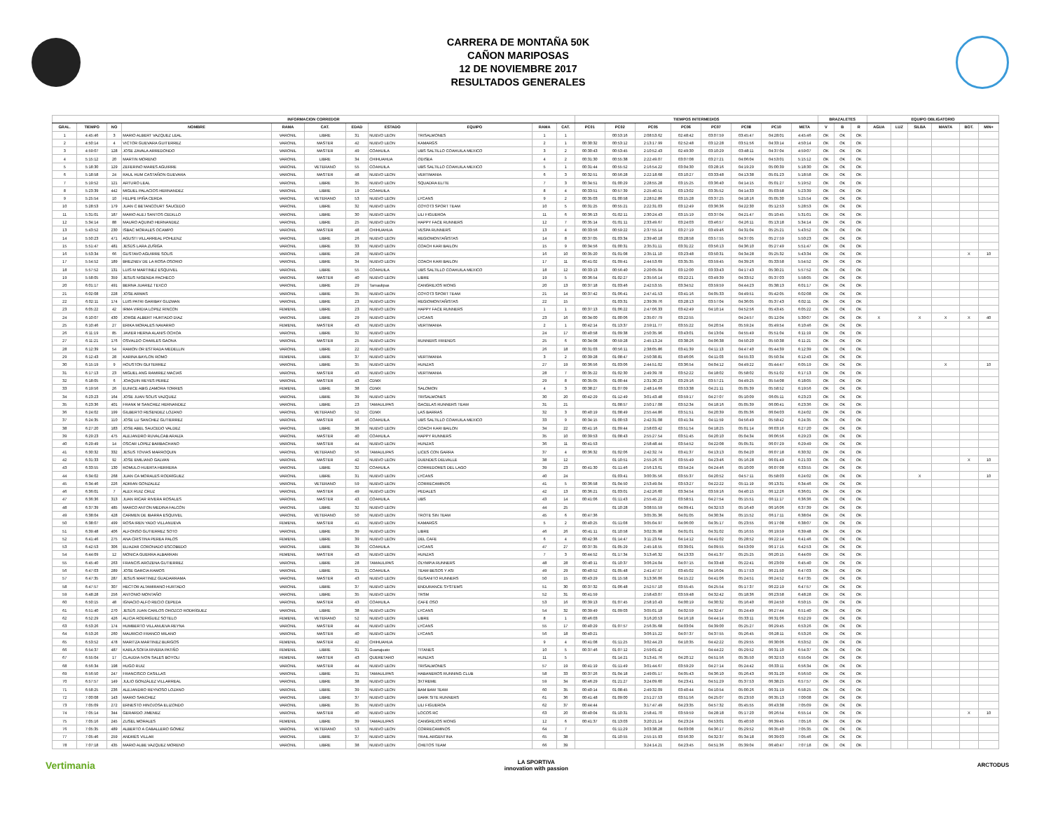CARRERA DE MONTAÑA 50K
CAÑON MARIPOSAS
12 DE NOVIEMBRE 2017
RESULTADOS GENERALES
| INFORMACION CORREDOR | | | | | | | | | | | TIEMPOS INTERMEDIOS | | | | | | | | BRAZALETES | | | EQUIPO OBLIGATORIO | | | | | |
| --- | --- | --- | --- | --- | --- | --- | --- | --- | --- | --- | --- | --- | --- | --- | --- | --- | --- | --- | --- | --- | --- | --- | --- | --- | --- | --- | --- |
| GRAL. | TIEMPO | NO | NOMBRE | RAMA | CAT. | EDAD | ESTADO | EQUIPO | RAMA | CAT. | PC01 | PC02 | PC05 | PC06 | PC07 | PC08 | PC10 | META | V | B | R | AGUA | LUZ | SILBA | MANTA | BOT. | MIN+ |
| 1 | 4:45:46 | 3 | MARIO ALBERT VAZQUEZ LEAL | VARONIL | LIBRE | 31 | NUEVO LEON | TRISALMONES | 1 | 1 | | 00:53:16 | 2:08:53.62 | 02:48:42 | 03:07:59 | 03:45:47 | 04:28:01 | 4:45:46 | OK | OK | OK | | | | | | |
| 2 | 4:50:14 | 4 | VICTOR GUEVARA GUITERREZ | VARONIL | MASTER | 42 | NUEVO LEON | KAMARGS | 2 | 1 | 00:30:32 | 00:53:12 | 2:13:17.99 | 02:52:48 | 03:12:28 | 03:51:56 | 04:33:14 | 4:50:14 | OK | OK | OK | | | | | | |
| 3 | 4:59:07 | 128 | JOSE ZAVALA ARREDONDO | VARONIL | MASTER | 49 | COAHUILA | UBS SALTILLO COAHUILA MEXICO | 3 | 2 | 00:30:43 | 00:53:45 | 2:10:52.43 | 02:49:30 | 03:10:29 | 03:48:11 | 04:37:04 | 4:59:07 | OK | OK | OK | | | | | | |
| 4 | 5:15:12 | 20 | MARTIN MORENO | VARONIL | LIBRE | 34 | CHIHUAHUA | ODISEA | 4 | 2 | 00:31:30 | 00:55:38 | 2:22:49.07 | 03:07:08 | 03:27:21 | 04:06:04 | 04:53:01 | 5:15:12 | OK | OK | OK | | | | | | |
| 5 | 5:18:30 | 129 | ZEFERINO MARES AGUIRRE | VARONIL | VETERANO | 55 | COAHUILA | UBS SALTILLO COAHUILA MEXICO | 5 | 1 | 00:31:44 | 00:55:52 | 2:16:54.22 | 03:04:30 | 03:28:16 | 04:19:29 | 05:00:39 | 5:18:30 | OK | OK | OK | | | | | | |
| 6 | 5:18:58 | 24 | RAUL HUM CASTAÑON GUEVARA | VARONIL | MASTER | 48 | NUEVO LEON | VERTIMANIA | 6 | 3 | 00:32:51 | 00:56:28 | 2:22:18.68 | 03:10:27 | 03:33:48 | 04:13:38 | 05:01:23 | 5:18:58 | OK | OK | OK | | | | | | |
| 7 | 5:19:52 | 121 | ARTURO LEAL | VARONIL | LIBRE | 35 | NUEVO LEON | SQUADRA ELITE | 7 | 3 | 00:34:51 | 01:00:29 | 2:28:55.28 | 03:15:25 | 03:36:40 | 04:14:15 | 05:01:27 | 5:19:52 | OK | OK | OK | | | | | | |
| 8 | 5:23:39 | 442 | MIGUEL PALACIOS HERNANDEZ | VARONIL | LIBRE | 19 | COAHUILA | | 8 | 4 | 00:33:51 | 00:57:39 | 2:25:40.51 | 03:13:02 | 03:35:52 | 04:14:33 | 05:03:58 | 5:23:39 | OK | OK | OK | | | | | | |
| 9 | 5:25:54 | 10 | FELIPE IPIÑA CERDA | VARONIL | VETERANO | 53 | NUEVO LEON | LYCANS | 9 | 2 | 00:35:03 | 01:00:58 | 2:28:52.86 | 03:15:28 | 03:37:25 | 04:18:16 | 05:05:30 | 5:25:54 | OK | OK | OK | | | | | | |
| 10 | 5:28:53 | 179 | JUAN C BETANCOURT SAUCEDO | VARONIL | LIBRE | 32 | NUEVO LEON | COYOT3 SPORT TEAM | 10 | 5 | 00:31:25 | 00:55:21 | 2:22:31.03 | 03:12:49 | 03:36:36 | 04:22:30 | 05:12:53 | 5:28:53 | OK | OK | OK | | | | | | |
| 11 | 5:31:01 | 187 | MARIO ALEJ SANTOS CEDILLO | VARONIL | LIBRE | 30 | NUEVO LEON | LILI FIGUEROA | 11 | 6 | 00:36:13 | 01:02:11 | 2:30:24.43 | 03:15:19 | 03:37:04 | 04:21:47 | 05:10:45 | 5:31:01 | OK | OK | OK | | | | | | |
| 12 | 5:34:14 | 88 | MAURO AQUINO HERNANDEZ | VARONIL | LIBRE | 25 | NUEVO LEON | HAPPY FACE RUNNERS | 12 | 7 | 00:35:14 | 01:01:11 | 2:33:49.67 | 03:24:03 | 03:46:57 | 04:26:11 | 05:13:18 | 5:34:14 | OK | OK | OK | | | | | | |
| 13 | 5:43:52 | 230 | ISBAC MORALES OCAMPO | VARONIL | MASTER | 48 | CHIHUAHUA | VESPA RUNNERS | 13 | 4 | 00:33:56 | 00:59:22 | 2:37:55.14 | 03:27:19 | 03:49:46 | 04:31:04 | 05:25:21 | 5:43:52 | OK | OK | OK | | | | | | |
| 14 | 5:50:23 | 471 | AGUSTI VILLARREAL POHLENZ | VARONIL | LIBRE | 26 | NUEVO LEON | REGIOMONTAÑISTAS | 14 | 8 | 00:37:05 | 01:03:34 | 2:39:40.18 | 03:28:58 | 03:57:55 | 04:37:05 | 05:27:59 | 5:50:23 | OK | OK | OK | | | | | | |
| 15 | 5:51:47 | 481 | JESÚS LARA ZUÑIGA | VARONIL | LIBRE | 33 | NUEVO LEON | COACH KARI BAILON | 15 | 9 | 00:34:56 | 01:00:31 | 2:35:31.11 | 03:31:22 | 03:56:13 | 04:36:10 | 05:27:49 | 5:51:47 | OK | OK | OK | | | | | | |
| 16 | 5:53:34 | 66 | GUSTAVO AGUIRRE SOLIS | VARONIL | LIBRE | 28 | NUEVO LEON | | 16 | 10 | 00:35:20 | 01:01:08 | 2:35:11.10 | 03:23:48 | 03:50:31 | 04:34:28 | 05:25:32 | 5:43:34 | OK | OK | OK | | | | | X | 10 |
| 17 | 5:54:52 | 189 | BREZNEV DE LA ROSA OSORIO | VARONIL | LIBRE | 34 | NUEVO LEON | COACH KARI BAILON | 17 | 11 | 00:41:02 | 01:09:41 | 2:44:53.69 | 03:35:35 | 03:59:45 | 04:39:26 | 05:33:58 | 5:54:52 | OK | OK | OK | | | | | | |
| 18 | 5:57:52 | 131 | LUIS M MARTINEZ ESQUIVEL | VARONIL | LIBRE | 55 | COAHUILA | UBS SALTILLO COAHUILA MEXICO | 18 | 12 | 00:33:13 | 00:56:40 | 2:20:05.04 | 03:12:00 | 03:33:43 | 04:17:43 | 05:30:21 | 5:57:52 | OK | OK | OK | | | | | | |
| 19 | 5:58:05 | 359 | JESUS NIGENDA PACHECO | VARONIL | MASTER | 40 | NUEVO LEON | LIBRE | 19 | 5 | 00:36:54 | 01:02:27 | 2:35:56.14 | 03:22:21 | 03:49:39 | 04:33:52 | 05:37:03 | 5:58:05 | OK | OK | OK | | | | | | |
| 20 | 6:01:17 | 491 | BERNA JUAREZ TEXCO | VARONIL | LIBRE | 29 | Tamaulipas | CANGREJOS WONG | 20 | 13 | 00:37:18 | 01:03:46 | 2:42:53.55 | 03:34:52 | 03:59:59 | 04:44:23 | 05:38:13 | 6:01:17 | OK | OK | OK | | | | | | |
| 21 | 6:02:08 | 228 | JOSE ARMAS | VARONIL | LIBRE | 35 | NUEVO LEON | COYOT3 SPORT TEAM | 21 | 14 | 00:37:42 | 01:06:41 | 2:47:41.53 | 03:41:16 | 04:05:33 | 04:49:51 | 05:42:05 | 6:02:08 | OK | OK | OK | | | | | | |
| 22 | 6:02:11 | 174 | LUIS PATRI GARIBAY GUZMAN | VARONIL | LIBRE | 23 | NUEVO LEON | REGIOMONTAÑISTAS | 22 | 15 | | 01:03:31 | 2:39:39.76 | 03:28:13 | 03:57:04 | 04:36:05 | 05:37:43 | 6:02:11 | OK | OK | OK | | | | | | |
| 23 | 6:05:22 | 42 | IRMA VIRIDIA LOPEZ RINCON | FEMENIL | LIBRE | 23 | NUEVO LEON | HAPPY FACE RUNNERS | 1 | 1 | 00:37:13 | 01:06:22 | 2:47:06.33 | 03:42:49 | 04:10:14 | 04:52:56 | 05:43:45 | 6:05:22 | OK | OK | OK | | | | | | |
| 24 | 6:10:07 | 430 | JORGE ALBERT HURTADO DIAZ | VARONIL | LIBRE | 29 | NUEVO LEON | LYCANS | 23 | 16 | 00:34:00 | 01:00:06 | 2:35:07.79 | 03:22:55 | | 04:24:57 | 05:12:04 | 5:30:07 | OK | OK | OK | X | | X | X | X | 40 |
| 25 | 6:10:46 | 27 | ERIKA MORALES NAVARRO | FEMENIL | MASTER | 43 | NUEVO LEON | VERTIMANIA | 2 | 1 | 00:42:14 | 01:13:37 | 2:59:11.77 | 03:55:22 | 04:20:54 | 05:59:24 | 05:49:54 | 6:10:46 | OK | OK | OK | | | | | | |
| 26 | 6:11:19 | 85 | JAVIER HERNA ALANIS OCHOA | VARONIL | LIBRE | 32 | NUEVO LEON | | 24 | 17 | 00:40:58 | 01:09:38 | 2:50:35.96 | 03:43:01 | 04:13:04 | 04:55:49 | 05:51:04 | 6:11:19 | OK | OK | OK | | | | | | |
| 27 | 6:11:21 | 176 | OSVALDO CHARLES GAONA | VARONIL | MASTER | 25 | NUEVO LEON | RUNNERS FRIENDS | 25 | 6 | 00:34:08 | 00:59:28 | 2:45:13.24 | 03:38:26 | 04:06:38 | 04:50:20 | 05:50:38 | 6:11:21 | OK | OK | OK | | | | | | |
| 28 | 6:12:39 | 54 | RAMON OR ESTRADA MEDELLIN | VARONIL | LIBRE | 22 | NUEVO LEON | | 26 | 18 | 00:31:03 | 00:56:11 | 2:38:05.86 | 03:41:39 | 04:11:13 | 04:47:40 | 05:44:39 | 6:12:39 | OK | OK | OK | | | | | | |
| 29 | 6:12:43 | 28 | KARINA BAYLON ROMO | FEMENIL | LIBRE | 37 | NUEVO LEON | VERTIMANIA | 3 | 2 | 00:39:28 | 01:08:47 | 2:50:38.81 | 03:46:06 | 04:11:03 | 04:55:33 | 05:50:34 | 6:12:43 | OK | OK | OK | | | | | | |
| 30 | 6:15:19 | 9 | HOUSTON GUITERREZ | VARONIL | LIBRE | 35 | NUEVO LEON | HUNZAS | 27 | 19 | 00:36:56 | 01:03:06 | 2:44:51.02 | 03:36:54 | 04:04:12 | 04:49:22 | 05:44:47 | 6:05:19 | OK | OK | OK | | | | X | | 10 |
| 31 | 6:17:13 | 23 | MIGUEL ANG RAMIREZ MACIAS | VARONIL | MASTER | 43 | NUEVO LEON | VERTIMANIA | 28 | 7 | 00:35:22 | 01:02:30 | 2:49:39.78 | 03:52:22 | 04:18:02 | 05:58:02 | 05:51:02 | 6:17:13 | OK | OK | OK | | | | | | |
| 32 | 6:18:05 | 6 | JOAQUIN REYES PEREZ | VARONIL | MASTER | 43 | CDMX | | 29 | 8 | 00:35:05 | 01:00:44 | 2:31:30.23 | 03:29:16 | 03:57:21 | 04:49:25 | 05:54:08 | 6:18:05 | OK | OK | OK | | | | | | |
| 33 | 6:19:56 | 26 | EUNICE ABIG ZAMORA TORRES | FEMENIL | LIBRE | 38 | CDMX | SALOMON | 4 | 3 | 00:38:27 | 01:07:09 | 2:48:14.66 | 03:53:38 | 04:21:11 | 05:05:39 | 05:58:52 | 6:19:56 | OK | OK | OK | | | | | | |
| 34 | 6:23:23 | 164 | JOSE JUAN SOLIS VAZQUEZ | VARONIL | LIBRE | 39 | NUEVO LEON | TRISALMONES | 30 | 20 | 00:42:29 | 01:12:49 | 3:01:43.48 | 03:59:17 | 04:27:07 | 05:10:09 | 06:05:11 | 6:23:23 | OK | OK | OK | | | | | | |
| 35 | 6:23:36 | 401 | FRANK M SANCHEZ HERNANDEZ | VARONIL | LIBRE | 23 | TAMAULIPAS | GACELAS RUNNERS TEAM | 31 | 21 | | 01:08:57 | 2:50:17.08 | 03:52:34 | 04:18:16 | 05:05:39 | 06:00:41 | 6:23:36 | OK | OK | OK | | | | | | |
| 36 | 6:24:02 | 199 | GILBERTO RESENDEZ LOZANO | VARONIL | VETERANO | 52 | CDMX | LAS BARRAS | 32 | 3 | 00:40:19 | 01:08:49 | 2:55:44.86 | 03:51:51 | 04:20:39 | 05:05:36 | 06:04:03 | 6:24:02 | OK | OK | OK | | | | | | |
| 37 | 6:24:35 | 110 | JOSE LU SANCHEZ GUTIERREZ | VARONIL | MASTER | 46 | COAHUILA | UBS SALTILLO COAHUILA MEXICO | 33 | 9 | 00:34:15 | 01:00:53 | 2:42:31.08 | 03:41:34 | 04:11:59 | 04:56:49 | 05:58:42 | 6:24:35 | OK | OK | OK | | | | | | |
| 38 | 6:27:20 | 183 | JOSE ABEL SAUCEDO VALDEZ | VARONIL | LIBRE | 38 | NUEVO LEON | COACH KARI BAILON | 34 | 22 | 00:41:16 | 01:09:44 | 2:58:03.42 | 03:51:54 | 04:18:25 | 05:01:14 | 06:03:16 | 6:27:20 | OK | OK | OK | | | | | | |
| 39 | 6:29:23 | 475 | ALEJANDRO RUVALCAB ARAIZA | VARONIL | MASTER | 40 | COAHUILA | HAPPY RUNNERS | 35 | 10 | 00:39:53 | 01:08:43 | 2:55:27.54 | 03:51:45 | 04:20:10 | 05:04:34 | 06:06:56 | 6:29:23 | OK | OK | OK | | | | | | |
| 40 | 6:29:49 | 14 | OSCAR LOPEZ BARBACHANO | VARONIL | MASTER | 44 | NUEVO LEON | HUNZAS | 36 | 11 | 00:41:53 | | 2:58:48.44 | 03:54:52 | 04:22:08 | 05:05:31 | 06:07:29 | 6:29:49 | OK | OK | OK | | | | | | |
| 41 | 6:30:32 | 332 | JESUS TOVIAS MARROQUIN | VARONIL | VETERANO | 56 | TAMAULIPAS | LICES CON GARRA | 37 | 4 | 00:36:32 | 01:02:06 | 2:42:32.74 | 03:41:37 | 04:13:13 | 05:04:20 | 06:07:18 | 6:30:32 | OK | OK | OK | | | | | | |
| 42 | 6:31:33 | 92 | JOSE EMILIANO GALVAN | VARONIL | MASTER | 42 | NUEVO LEON | DUENDES DELVALLE | 38 | 12 | | 01:10:51 | 2:55:26.76 | 03:55:49 | 04:23:46 | 05:16:28 | 06:01:49 | 6:21:33 | OK | OK | OK | | | | | X | 10 |
| 43 | 6:33:55 | 130 | ROMULO HUERTA HERRERA | VARONIL | LIBRE | 32 | COAHUILA | CORREDORES DEL LAGO | 39 | 23 | 00:41:30 | 01:11:46 | 2:56:13.61 | 03:54:24 | 04:24:46 | 05:10:00 | 06:07:08 | 6:33:55 | OK | OK | OK | | | | | | |
| 44 | 6:34:02 | 268 | JUAN CA MORALES RODRÍGUEZ | VARONIL | LIBRE | 31 | NUEVO LEON | LYCANS | 40 | 24 | | 01:03:41 | 3:00:35.56 | 03:55:37 | 04:20:52 | 04:57:11 | 05:58:03 | 6:24:02 | OK | OK | OK | | | X | | | 10 |
| 45 | 6:34:46 | 226 | ADRIAN GONZALEZ | VARONIL | VETERANO | 59 | NUEVO LEON | CORRECAMINOS | 41 | 5 | 00:36:58 | 01:04:50 | 2:53:49.04 | 03:53:27 | 04:22:22 | 05:11:19 | 06:13:31 | 6:34:46 | OK | OK | OK | | | | | | |
| 46 | 6:36:01 | 7 | ALEX RUIZ CRUZ | VARONIL | MASTER | 49 | NUEVO LEON | PEDALES | 42 | 13 | 00:36:21 | 01:03:01 | 2:42:26.60 | 03:34:54 | 03:59:16 | 04:40:15 | 06:12:26 | 6:36:01 | OK | OK | OK | | | | | | |
| 47 | 6:36:36 | 313 | JUAN RICAR RIVERA ROSALES | VARONIL | MASTER | 43 | COAHUILA | UBS | 43 | 14 | 00:41:06 | 01:11:43 | 2:55:45.22 | 03:58:51 | 04:27:54 | 05:15:51 | 06:11:17 | 6:36:36 | OK | OK | OK | | | | | | |
| 48 | 6:37:39 | 485 | MARCO ANTON MEDINA FALCÓN | VARONIL | LIBRE | 32 | NUEVO LEON | | 44 | 25 | | 01:10:28 | 3:08:55.59 | 04:09:41 | 04:32:53 | 05:16:40 | 06:16:06 | 6:37:39 | OK | OK | OK | | | | | | |
| 49 | 6:38:04 | 428 | CARMEN DE IBARRA ESQUIVEL | VARONIL | VETERANO | 50 | NUEVO LEON | TROTE SIN TEAM | 45 | 6 | 00:47:36 | | 3:05:35.36 | 04:01:05 | 04:30:34 | 05:15:52 | 06:17:11 | 6:38:04 | OK | OK | OK | | | | | | |
| 50 | 6:38:07 | 499 | ROSA IREN YADO VILLANUEVA | FEMENIL | MASTER | 41 | NUEVO LEON | KAMARGS | 5 | 2 | 00:40:25 | 01:11:08 | 3:05:04.97 | 04:06:00 | 04:35:17 | 05:23:55 | 06:17:08 | 6:38:07 | OK | OK | OK | | | | | | |
| 51 | 6:39:48 | 406 | ALFONSO GUTIERREZ SOTO | VARONIL | LIBRE | 39 | NUEVO LEON | LIBRE | 46 | 26 | 00:41:11 | 01:10:58 | 3:02:35.98 | 04:01:01 | 04:31:02 | 05:16:55 | 06:19:59 | 6:39:48 | OK | OK | OK | | | | | | |
| 52 | 6:41:46 | 275 | ANA CRISTINA PEREA PALOS | FEMENIL | LIBRE | 39 | NUEVO LEON | DEL CAFE | 6 | 4 | 00:42:36 | 01:14:47 | 3:11:23.64 | 04:14:12 | 04:41:02 | 05:28:52 | 06:22:14 | 6:41:46 | OK | OK | OK | | | | | | |
| 53 | 6:42:53 | 306 | ELIAZAR CORONADO ESCOBEDO | VARONIL | LIBRE | 39 | COAHUILA | LYCANS | 47 | 27 | 00:37:35 | 01:05:29 | 2:45:18.55 | 03:39:01 | 04:09:55 | 04:53:09 | 06:17:15 | 6:42:53 | OK | OK | OK | | | | | | |
| 54 | 6:44:09 | 12 | MONICA GUERRA ALBARRAN | FEMENIL | MASTER | 43 | NUEVO LEON | HUNZAS | 7 | 3 | 00:44:52 | 01:17:34 | 3:13:46.32 | 04:13:33 | 04:41:37 | 05:25:25 | 06:20:15 | 6:44:09 | OK | OK | OK | | | | | | |
| 55 | 6:45:40 | 263 | FRANCIS AROZENA GUTIERREZ | VARONIL | LIBRE | 28 | TAMAULIPAS | OLYMPIA RUNNERS | 48 | 28 | 00:40:11 | 01:10:37 | 3:06:24.04 | 04:07:15 | 04:33:48 | 05:22:41 | 06:23:09 | 6:45:40 | OK | OK | OK | | | | | | |
| 56 | 6:47:03 | 289 | JOSE GARCIA RAMOS | VARONIL | LIBRE | 31 | COAHUILA | TEAM BESOS Y ASI | 49 | 29 | 00:40:52 | 01:05:48 | 2:41:47.57 | 03:45:02 | 04:16:04 | 05:17:53 | 06:21:50 | 6:47:03 | OK | OK | OK | | | | | | |
| 57 | 6:47:35 | 287 | JESUS MARTINEZ GUADARRAMA | VARONIL | MASTER | 43 | NUEVO LEON | GUSANITO RUNNERS | 50 | 15 | 00:43:29 | 01:15:58 | 3:13:36.06 | 04:15:22 | 04:41:06 | 05:24:51 | 06:24:52 | 6:47:35 | OK | OK | OK | | | | | | |
| 58 | 6:47:57 | 307 | HECTOR ALTAMIRANO HURTADO | VARONIL | LIBRE | 37 | NUEVO LEON | ENDURANCE SYSTEMS | 51 | 30 | 00:37:32 | 01:06:48 | 2:52:57.10 | 03:55:45 | 04:25:54 | 05:17:37 | 06:22:19 | 6:47:57 | OK | OK | OK | | | | | | |
| 59 | 6:48:28 | 256 | ANTONIO MONTAÑO | VARONIL | LIBRE | 35 | NUEVO LEON | TRSM | 52 | 31 | 00:41:59 | | 2:58:43.07 | 03:59:48 | 04:32:42 | 05:18:36 | 06:23:58 | 6:48:28 | OK | OK | OK | | | | | | |
| 60 | 6:50:15 | 48 | IGNACIO ALFO RECIO CEPEDA | VARONIL | MASTER | 43 | COAHUILA | CAFÉ OSO | 53 | 16 | 00:39:13 | 01:07:45 | 2:58:10.43 | 04:00:19 | 04:30:32 | 05:16:40 | 06:24:50 | 6:50:15 | OK | OK | OK | | | | | | |
| 61 | 6:51:40 | 270 | JESÚS JUAN CARLOS OROZCO RODRÍGUEZ | VARONIL | LIBRE | 38 | NUEVO LEON | LYCANS | 54 | 32 | 00:39:49 | 01:09:03 | 3:05:01.18 | 04:02:59 | 04:32:47 | 05:24:49 | 06:27:44 | 6:51:40 | OK | OK | OK | | | | | | |
| 62 | 6:52:29 | 426 | ALICIA RODRIGUEZ SOTELO | FEMENIL | VETERANO | 52 | NUEVO LEON | LIBRE | 8 | 1 | 00:46:03 | | 3:16:20.53 | 04:16:18 | 04:44:14 | 05:33:11 | 06:31:06 | 6:52:29 | OK | OK | OK | | | | | | |
| 63 | 6:53:26 | 174 | HUMBERTO VILLANUEVA REYNA | VARONIL | MASTER | 44 | NUEVO LEON | LYCANS | 55 | 17 | 00:40:29 | 01:07:57 | 2:56:35.68 | 04:03:04 | 04:39:00 | 05:25:27 | 06:29:45 | 6:53:26 | OK | OK | OK | | | | | | |
| 64 | 6:53:26 | 260 | MAURICIO FRANCO MILANO | VARONIL | MASTER | 40 | NUEVO LEON | LYCANS | 56 | 18 | 00:40:21 | | 3:06:15.22 | 04:07:37 | 04:37:55 | 05:26:45 | 06:28:11 | 6:53:26 | OK | OK | OK | | | | | | |
| 65 | 6:53:52 | 478 | MARITZA MARTINEZ BURGOS | FEMENIL | MASTER | 42 | CHIHUAHUA | | 9 | 4 | 00:41:08 | 01:11:25 | 3:02:44.23 | 04:10:35 | 04:42:22 | 05:29:55 | 06:30:06 | 6:53:52 | OK | OK | OK | | | | | | |
| 66 | 6:54:37 | 487 | KARLA SOFÍA RIVERA PATIÑO | FEMENIL | LIBRE | 31 | Guanajuato | TITANES | 10 | 5 | 00:37:46 | 01:07:12 | 2:59:01.42 | | 04:44:22 | 05:29:52 | 06:31:10 | 6:54:37 | OK | OK | OK | | | | | | |
| 67 | 6:55:04 | 17 | CLAUDIA IVON SALES BOYOLI | FEMENIL | MASTER | 43 | QUERETARO | HUNZAS | 11 | 5 | | 01:14:21 | 3:13:41.76 | 04:20:12 | 04:51:56 | 05:35:50 | 06:32:53 | 6:55:04 | OK | OK | OK | | | | | | |
| 68 | 6:56:34 | 198 | HUGO RUIZ | VARONIL | MASTER | 44 | NUEVO LEON | TRISALMONES | 57 | 19 | 00:41:19 | 01:11:49 | 3:01:44.67 | 03:59:29 | 04:27:14 | 05:24:42 | 06:33:11 | 6:56:34 | OK | OK | OK | | | | | | |
| 69 | 6:56:50 | 247 | FRANCISCO CASILLAS | VARONIL | LIBRE | 31 | TAMAULIPAS | HABANEROS RUNNING CLUB | 58 | 33 | 00:37:26 | 01:04:18 | 2:49:05.17 | 04:05:43 | 04:36:10 | 05:26:43 | 06:31:20 | 6:56:50 | OK | OK | OK | | | | | | |
| 70 | 6:57:57 | 149 | JULIO GONZÁLEZ VILLARREAL | VARONIL | LIBRE | 38 | NUEVO LEON | 3XTREME | 59 | 34 | 00:46:29 | 01:21:27 | 3:24:09.60 | 04:23:41 | 04:51:29 | 05:37:53 | 06:38:25 | 6:57:57 | OK | OK | OK | | | | | | |
| 71 | 6:58:25 | 236 | ALEJANDRO REYNOSO LOZANO | VARONIL | LIBRE | 39 | NUEVO LEON | BAM BAM TEAM | 60 | 35 | 00:40:14 | 01:08:45 | 2:49:32.09 | 03:40:44 | 04:10:54 | 05:00:26 | 06:31:19 | 6:58:25 | OK | OK | OK | | | | | | |
| 72 | 7:00:08 | 143 | MARIO SANCHEZ | VARONIL | LIBRE | 37 | NUEVO LEON | DARK SITE RUNNERS | 61 | 36 | 00:41:48 | 01:09:00 | 2:51:27.53 | 03:51:56 | 04:25:07 | 05:23:50 | 06:35:13 | 7:00:08 | OK | OK | OK | | | | | | |
| 73 | 7:05:09 | 272 | ERNESTO HINOJOSA ELIZONDO | VARONIL | LIBRE | 35 | NUEVO LEON | LILI FIGUEROA | 62 | 37 | 00:44:44 | | 3:17:47.49 | 04:23:35 | 04:57:32 | 05:45:55 | 06:43:38 | 7:05:09 | OK | OK | OK | | | | | | |
| 74 | 7:05:14 | 344 | GERARDO JIMENEZ | VARONIL | MASTER | 40 | NUEVO LEON | LOCOS RC | 63 | 20 | 00:40:04 | 01:10:31 | 2:58:41.70 | 03:59:59 | 04:28:18 | 05:17:20 | 06:26:54 | 6:55:14 | OK | OK | OK | | | | | X | 10 |
| 75 | 7:05:16 | 245 | ZUSEL MORALES | FEMENIL | LIBRE | 39 | TAMAULIPAS | CANGREJOS WONG | 12 | 6 | 00:41:37 | 01:13:03 | 3:20:21.14 | 04:23:24 | 04:53:01 | 05:40:50 | 06:39:45 | 7:05:16 | OK | OK | OK | | | | | | |
| 76 | 7:05:35 | 489 | ALBERTO A CABALLERO GÓMEZ | VARONIL | VETERANO | 53 | NUEVO LEON | CORRECAMINOS | 64 | 7 | | 01:11:29 | 3:03:38.28 | 04:03:08 | 04:36:17 | 05:29:52 | 06:35:40 | 7:05:35 | OK | OK | OK | | | | | | |
| 77 | 7:05:46 | 259 | ANDRÉS VILLAR | VARONIL | LIBRE | 37 | NUEVO LEON | TRAIL ARGENTINA | 65 | 38 | | 01:10:55 | 2:55:15.93 | 03:56:30 | 04:32:37 | 05:34:18 | 06:39:03 | 7:05:46 | OK | OK | OK | | | | | | |
| 78 | 7:07:18 | 435 | MARIO ALBE VAZQUEZ MORENO | VARONIL | LIBRE | 38 | NUEVO LEON | CHETOS TEAM | 66 | 39 | | | 3:24:14.21 | 04:23:45 | 04:51:36 | 05:39:04 | 06:40:47 | 7:07:18 | OK | OK | OK | | | | | | |
Vertimania
LA SPORTIVA
innovation with passion
ARCTODUS